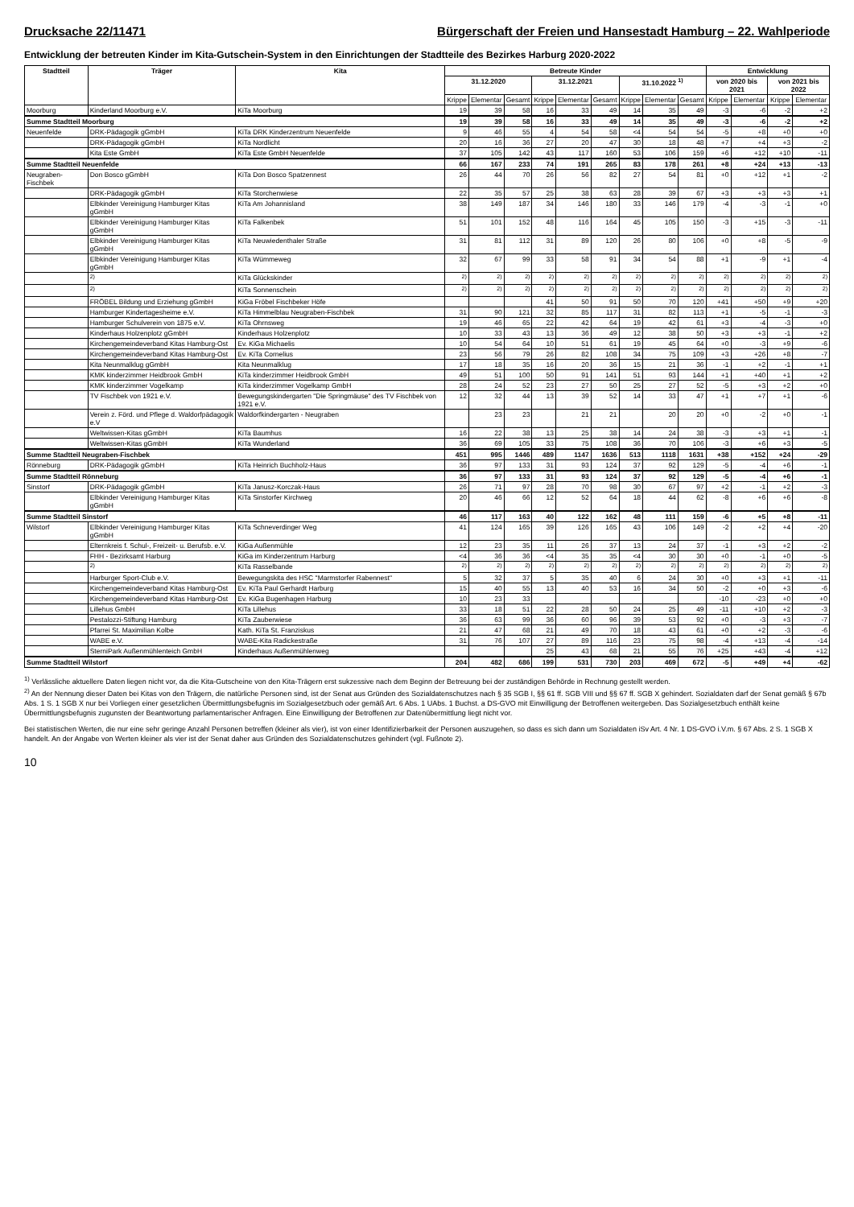Drucksache 22/11471 Bürgerschaft der Freien und Hansestadt Hamburg – 22. Wahlperiode
Entwicklung der betreuten Kinder im Kita-Gutschein-System in den Einrichtungen der Stadtteile des Bezirkes Harburg 2020-2022
| Stadtteil | Träger | Kita | Betreute Kinder | | | | | | | | | Entwicklung | | | |
| --- | --- | --- | --- | --- | --- | --- | --- | --- | --- | --- | --- | --- | --- | --- | --- |
| | | | 31.12.2020 | | | 31.12.2021 | | | 31.10.2022 <sup>1)</sup> | | | von 2020 bis 2021 | | von 2021 bis 2022 | |
| | | | Krippe | Elementar | Gesamt | Krippe | Elementar | Gesamt | Krippe | Elementar | Gesamt | Krippe | Elementar | Krippe | Elementar |
| Moorburg | Kinderland Moorburg e.V. | KiTa Moorburg | 19 | 39 | 58 | 16 | 33 | 49 | 14 | 35 | 49 | -3 | -6 | -2 | +2 |
| Summe Stadtteil Moorburg | | | 19 | 39 | 58 | 16 | 33 | 49 | 14 | 35 | 49 | -3 | -6 | -2 | +2 |
| Neuenfelde | DRK-Pädagogik gGmbH | KiTa DRK Kinderzentrum Neuenfelde | 9 | 46 | 55 | 4 | 54 | 58 | <4 | 54 | 54 | -5 | +8 | +0 | +0 |
| | DRK-Pädagogik gGmbH | KiTa Nordlicht | 20 | 16 | 36 | 27 | 20 | 47 | 30 | 18 | 48 | +7 | +4 | +3 | -2 |
| | Kita Este GmbH | KiTa Este GmbH Neuenfelde | 37 | 105 | 142 | 43 | 117 | 160 | 53 | 106 | 159 | +6 | +12 | +10 | -11 |
| Summe Stadtteil Neuenfelde | | | 66 | 167 | 233 | 74 | 191 | 265 | 83 | 178 | 261 | +8 | +24 | +13 | -13 |
| Neugraben-Fischbek | Don Bosco gGmbH | KiTa Don Bosco Spatzennest | 26 | 44 | 70 | 26 | 56 | 82 | 27 | 54 | 81 | +0 | +12 | +1 | -2 |
| | DRK-Pädagogik gGmbH | KiTa Storchenwiese | 22 | 35 | 57 | 25 | 38 | 63 | 28 | 39 | 67 | +3 | +3 | +3 | +1 |
| | Elbkinder Vereinigung Hamburger Kitas gGmbH | KiTa Am Johannisland | 38 | 149 | 187 | 34 | 146 | 180 | 33 | 146 | 179 | -4 | -3 | -1 | +0 |
| | Elbkinder Vereinigung Hamburger Kitas gGmbH | KiTa Falkenbek | 51 | 101 | 152 | 48 | 116 | 164 | 45 | 105 | 150 | -3 | +15 | -3 | -11 |
| | Elbkinder Vereinigung Hamburger Kitas gGmbH | KiTa Neuwiedenthaler Straße | 31 | 81 | 112 | 31 | 89 | 120 | 26 | 80 | 106 | +0 | +8 | -5 | -9 |
| | Elbkinder Vereinigung Hamburger Kitas gGmbH | KiTa Wümmeweg | 32 | 67 | 99 | 33 | 58 | 91 | 34 | 54 | 88 | +1 | -9 | +1 | -4 |
| | <sup>2)</sup> | KiTa Glückskinder | <sup>2)</sup> | <sup>2)</sup> | <sup>2)</sup> | <sup>2)</sup> | <sup>2)</sup> | <sup>2)</sup> | <sup>2)</sup> | <sup>2)</sup> | <sup>2)</sup> | <sup>2)</sup> | <sup>2)</sup> | <sup>2)</sup> | <sup>2)</sup> |
| | <sup>2)</sup> | KiTa Sonnenschein | <sup>2)</sup> | <sup>2)</sup> | <sup>2)</sup> | <sup>2)</sup> | <sup>2)</sup> | <sup>2)</sup> | <sup>2)</sup> | <sup>2)</sup> | <sup>2)</sup> | <sup>2)</sup> | <sup>2)</sup> | <sup>2)</sup> | <sup>2)</sup> |
| | FRÖBEL Bildung und Erziehung gGmbH | KiGa Fröbel Fischbeker Höfe | | | | 41 | 50 | 91 | 50 | 70 | 120 | +41 | +50 | +9 | +20 |
| | Hamburger Kindertagesheime e.V. | KiTa Himmelblau Neugraben-Fischbek | 31 | 90 | 121 | 32 | 85 | 117 | 31 | 82 | 113 | +1 | -5 | -1 | -3 |
| | Hamburger Schulverein von 1875 e.V. | KiTa Ohrnsweg | 19 | 46 | 65 | 22 | 42 | 64 | 19 | 42 | 61 | +3 | -4 | -3 | +0 |
| | Kinderhaus Holzenplotz gGmbH | Kinderhaus Holzenplotz | 10 | 33 | 43 | 13 | 36 | 49 | 12 | 38 | 50 | +3 | +3 | -1 | +2 |
| | Kirchengemeindeverband Kitas Hamburg-Ost | Ev. KiGa Michaelis | 10 | 54 | 64 | 10 | 51 | 61 | 19 | 45 | 64 | +0 | -3 | +9 | -6 |
| | Kirchengemeindeverband Kitas Hamburg-Ost | Ev. KiTa Cornelius | 23 | 56 | 79 | 26 | 82 | 108 | 34 | 75 | 109 | +3 | +26 | +8 | -7 |
| | Kita Neunmalklug gGmbH | Kita Neunmalklug | 17 | 18 | 35 | 16 | 20 | 36 | 15 | 21 | 36 | -1 | +2 | -1 | +1 |
| | KMK kinderzimmer Heidbrook GmbH | KiTa kinderzimmer Heidbrook GmbH | 49 | 51 | 100 | 50 | 91 | 141 | 51 | 93 | 144 | +1 | +40 | +1 | +2 |
| | KMK kinderzimmer Vogelkamp | KiTa kinderzimmer Vogelkamp GmbH | 28 | 24 | 52 | 23 | 27 | 50 | 25 | 27 | 52 | -5 | +3 | +2 | +0 |
| | TV Fischbek von 1921 e.V. | Bewegungskindergarten "Die Springmäuse" des TV Fischbek von 1921 e.V. | 12 | 32 | 44 | 13 | 39 | 52 | 14 | 33 | 47 | +1 | +7 | +1 | -6 |
| | Verein z. Förd. und Pflege d. Waldorfpädagogik e.V | Waldorfkindergarten - Neugraben | | 23 | 23 | | 21 | 21 | | 20 | 20 | +0 | -2 | +0 | -1 |
| | Weltwissen-Kitas gGmbH | KiTa Baumhus | 16 | 22 | 38 | 13 | 25 | 38 | 14 | 24 | 38 | -3 | +3 | +1 | -1 |
| | Weltwissen-Kitas gGmbH | KiTa Wunderland | 36 | 69 | 105 | 33 | 75 | 108 | 36 | 70 | 106 | -3 | +6 | +3 | -5 |
| Summe Stadtteil Neugraben-Fischbek | | | 451 | 995 | 1446 | 489 | 1147 | 1636 | 513 | 1118 | 1631 | +38 | +152 | +24 | -29 |
| Rönneburg | DRK-Pädagogik gGmbH | KiTa Heinrich Buchholz-Haus | 36 | 97 | 133 | 31 | 93 | 124 | 37 | 92 | 129 | -5 | -4 | +6 | -1 |
| Summe Stadtteil Rönneburg | | | 36 | 97 | 133 | 31 | 93 | 124 | 37 | 92 | 129 | -5 | -4 | +6 | -1 |
| Sinstorf | DRK-Pädagogik gGmbH | KiTa Janusz-Korczak-Haus | 26 | 71 | 97 | 28 | 70 | 98 | 30 | 67 | 97 | +2 | -1 | +2 | -3 |
| | Elbkinder Vereinigung Hamburger Kitas gGmbH | KiTa Sinstorfer Kirchweg | 20 | 46 | 66 | 12 | 52 | 64 | 18 | 44 | 62 | -8 | +6 | +6 | -8 |
| Summe Stadtteil Sinstorf | | | 46 | 117 | 163 | 40 | 122 | 162 | 48 | 111 | 159 | -6 | +5 | +8 | -11 |
| Wilstorf | Elbkinder Vereinigung Hamburger Kitas gGmbH | KiTa Schneverdinger Weg | 41 | 124 | 165 | 39 | 126 | 165 | 43 | 106 | 149 | -2 | +2 | +4 | -20 |
| | Elternkreis f. Schul-, Freizeit- u. Berufsb. e.V. | KiGa Außenmühle | 12 | 23 | 35 | 11 | 26 | 37 | 13 | 24 | 37 | -1 | +3 | +2 | -2 |
| | FHH - Bezirksamt Harburg | KiGa im Kinderzentrum Harburg | <4 | 36 | 36 | <4 | 35 | 35 | <4 | 30 | 30 | +0 | -1 | +0 | -5 |
| | <sup>2)</sup> | KiTa Rasselbande | <sup>2)</sup> | <sup>2)</sup> | <sup>2)</sup> | <sup>2)</sup> | <sup>2)</sup> | <sup>2)</sup> | <sup>2)</sup> | <sup>2)</sup> | <sup>2)</sup> | <sup>2)</sup> | <sup>2)</sup> | <sup>2)</sup> | <sup>2)</sup> |
| | Harburger Sport-Club e.V. | Bewegungskita des HSC "Marmstorfer Rabennest" | 5 | 32 | 37 | 5 | 35 | 40 | 6 | 24 | 30 | +0 | +3 | +1 | -11 |
| | Kirchengemeindeverband Kitas Hamburg-Ost | Ev. KiTa Paul Gerhardt Harburg | 15 | 40 | 55 | 13 | 40 | 53 | 16 | 34 | 50 | -2 | +0 | +3 | -6 |
| | Kirchengemeindeverband Kitas Hamburg-Ost | Ev. KiGa Bugenhagen Harburg | 10 | 23 | 33 | | | | | | | -10 | -23 | +0 | +0 |
| | Lillehus GmbH | KiTa Lillehus | 33 | 18 | 51 | 22 | 28 | 50 | 24 | 25 | 49 | -11 | +10 | +2 | -3 |
| | Pestalozzi-Stiftung Hamburg | KiTa Zauberwiese | 36 | 63 | 99 | 36 | 60 | 96 | 39 | 53 | 92 | +0 | -3 | +3 | -7 |
| | Pfarrei St. Maximilian Kolbe | Kath. KiTa St. Franziskus | 21 | 47 | 68 | 21 | 49 | 70 | 18 | 43 | 61 | +0 | +2 | -3 | -6 |
| | WABE e.V. | WABE-Kita Radickestraße | 31 | 76 | 107 | 27 | 89 | 116 | 23 | 75 | 98 | -4 | +13 | -4 | -14 |
| | SterniPark Außenmühlenteich GmbH | Kinderhaus Außenmühlenweg | | | | 25 | 43 | 68 | 21 | 55 | 76 | +25 | +43 | -4 | +12 |
| Summe Stadtteil Wilstorf | | | 204 | 482 | 686 | 199 | 531 | 730 | 203 | 469 | 672 | -5 | +49 | +4 | -62 |
<sup>1)</sup> Verlässliche aktuellere Daten liegen nicht vor, da die Kita-Gutscheine von den Kita-Trägern erst sukzessive nach dem Beginn der Betreuung bei der zuständigen Behörde in Rechnung gestellt werden.
<sup>2)</sup> An der Nennung dieser Daten bei Kitas von den Trägern, die natürliche Personen sind, ist der Senat aus Gründen des Sozialdatenschutzes nach § 35 SGB I, §§ 61 ff. SGB VIII und §§ 67 ff. SGB X gehindert. Sozialdaten darf der Senat gemäß § 67b Abs. 1 S. 1 SGB X nur bei Vorliegen einer gesetzlichen Übermittlungsbefugnis im Sozialgesetzbuch oder gemäß Art. 6 Abs. 1 UAbs. 1 Buchst. a DS-GVO mit Einwilligung der Betroffenen weitergeben. Das Sozialgesetzbuch enthält keine Übermittlungsbefugnis zugunsten der Beantwortung parlamentarischer Anfragen. Eine Einwilligung der Betroffenen zur Datenübermittlung liegt nicht vor.
Bei statistischen Werten, die nur eine sehr geringe Anzahl Personen betreffen (kleiner als vier), ist von einer Identifizierbarkeit der Personen auszugehen, so dass es sich dann um Sozialdaten iSv Art. 4 Nr. 1 DS-GVO i.V.m. § 67 Abs. 2 S. 1 SGB X handelt. An der Angabe von Werten kleiner als vier ist der Senat daher aus Gründen des Sozialdatenschutzes gehindert (vgl. Fußnote 2).
10